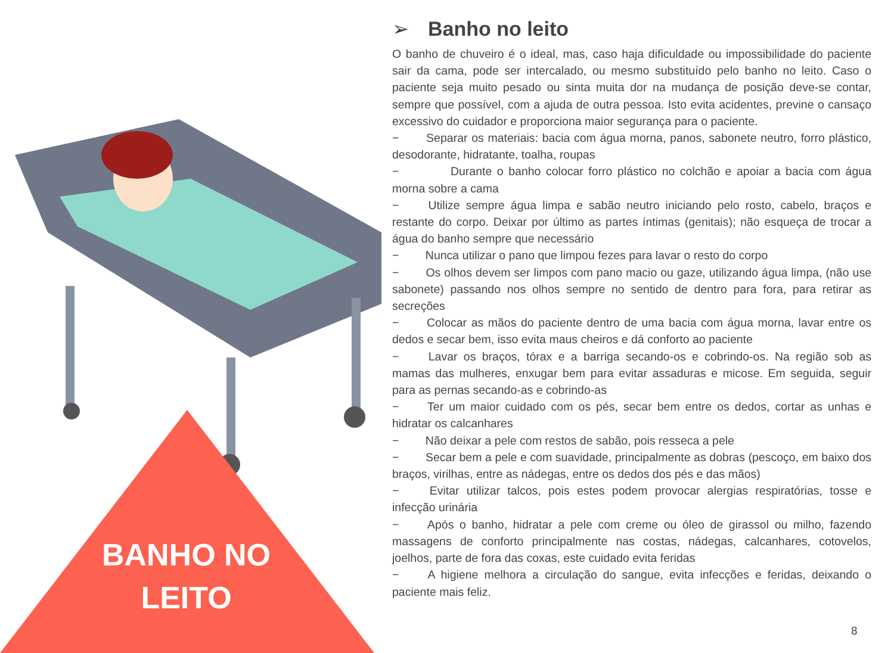BANHO NO LEITO
➢ Banho no leito
O banho de chuveiro é o ideal, mas, caso haja dificuldade ou impossibilidade do paciente sair da cama, pode ser intercalado, ou mesmo substituído pelo banho no leito. Caso o paciente seja muito pesado ou sinta muita dor na mudança de posição deve-se contar, sempre que possível, com a ajuda de outra pessoa. Isto evita acidentes, previne o cansaço excessivo do cuidador e proporciona maior segurança para o paciente.
−   Separar os materiais: bacia com água morna, panos, sabonete neutro, forro plástico, desodorante, hidratante, toalha, roupas
−     Durante o banho colocar forro plástico no colchão e apoiar a bacia com água morna sobre a cama
−   Utilize sempre água limpa e sabão neutro iniciando pelo rosto, cabelo, braços e restante do corpo. Deixar por último as partes íntimas (genitais); não esqueça de trocar a água do banho sempre que necessário
−   Nunca utilizar o pano que limpou fezes para lavar o resto do corpo
−   Os olhos devem ser limpos com pano macio ou gaze, utilizando água limpa, (não use sabonete) passando nos olhos sempre no sentido de dentro para fora, para retirar as secreções
−   Colocar as mãos do paciente dentro de uma bacia com água morna, lavar entre os dedos e secar bem, isso evita maus cheiros e dá conforto ao paciente
−   Lavar os braços, tórax e a barriga secando-os e cobrindo-os. Na região sob as mamas das mulheres, enxugar bem para evitar assaduras e micose. Em seguida, seguir para as pernas secando-as e cobrindo-as
−   Ter um maior cuidado com os pés, secar bem entre os dedos, cortar as unhas e hidratar os calcanhares
−   Não deixar a pele com restos de sabão, pois resseca a pele
−   Secar bem a pele e com suavidade, principalmente as dobras (pescoço, em baixo dos braços, virilhas, entre as nádegas, entre os dedos dos pés e das mãos)
−   Evitar utilizar talcos, pois estes podem provocar alergias respiratórias, tosse e infecção urinária
−   Após o banho, hidratar a pele com creme ou óleo de girassol ou milho, fazendo massagens de conforto principalmente nas costas, nádegas, calcanhares, cotovelos, joelhos, parte de fora das coxas, este cuidado evita feridas
−   A higiene melhora a circulação do sangue, evita infecções e feridas, deixando o paciente mais feliz.
8